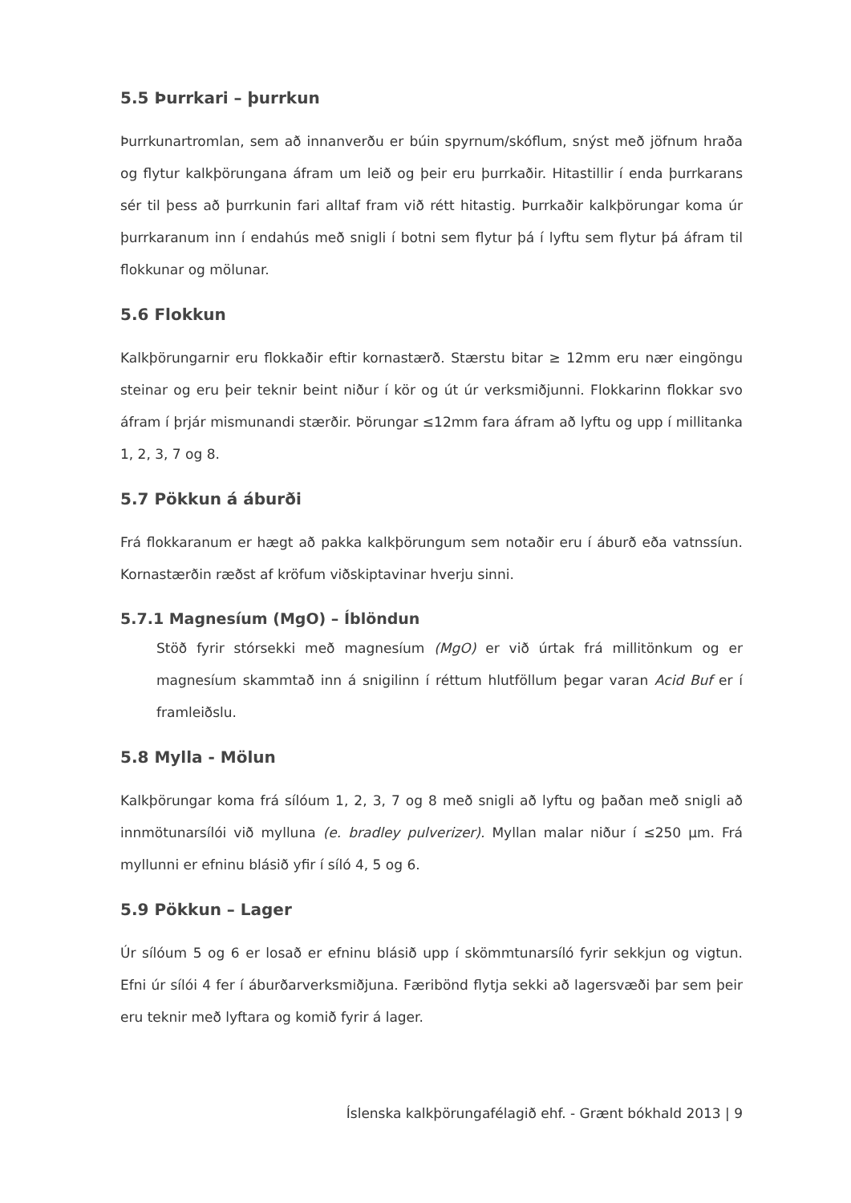5.5 Þurrkari – þurrkun
Þurrkunartromlan, sem að innanverðu er búin spyrnum/skóflum, snýst með jöfnum hraða og flytur kalkþörungana áfram um leið og þeir eru þurrkaðir. Hitastillir í enda þurrkarans sér til þess að þurrkunin fari alltaf fram við rétt hitastig. Þurrkaðir kalkþörungar koma úr þurrkaranum inn í endahús með snigli í botni sem flytur þá í lyftu sem flytur þá áfram til flokkunar og mölunar.
5.6 Flokkun
Kalkþörungarnir eru flokkaðir eftir kornastærð. Stærstu bitar ≥ 12mm eru nær eingöngu steinar og eru þeir teknir beint niður í kör og út úr verksmiðjunni. Flokkarinn flokkar svo áfram í þrjár mismunandi stærðir. Þörungar ≤12mm fara áfram að lyftu og upp í millitanka 1, 2, 3, 7 og 8.
5.7 Pökkun á áburði
Frá flokkaranum er hægt að pakka kalkþörungum sem notaðir eru í áburð eða vatnssíun. Kornastærðin ræðst af kröfum viðskiptavinar hverju sinni.
5.7.1 Magnesíum (MgO) – Íblöndun
Stöð fyrir stórsekki með magnesíum (MgO) er við úrtak frá millitönkum og er magnesíum skammtað inn á snigilinn í réttum hlutföllum þegar varan Acid Buf er í framleiðslu.
5.8 Mylla - Mölun
Kalkþörungar koma frá sílóum 1, 2, 3, 7 og 8 með snigli að lyftu og þaðan með snigli að innmötunarsílói við mylluna (e. bradley pulverizer). Myllan malar niður í ≤250 µm. Frá myllunni er efninu blásið yfir í síló 4, 5 og 6.
5.9 Pökkun – Lager
Úr sílóum 5 og 6 er losað er efninu blásið upp í skömmtunarsíló fyrir sekkjun og vigtun. Efni úr sílói 4 fer í áburðarverksmiðjuna. Færibönd flytja sekki að lagersvæði þar sem þeir eru teknir með lyftara og komið fyrir á lager.
Íslenska kalkþörungafélagið ehf. - Grænt bókhald 2013 | 9